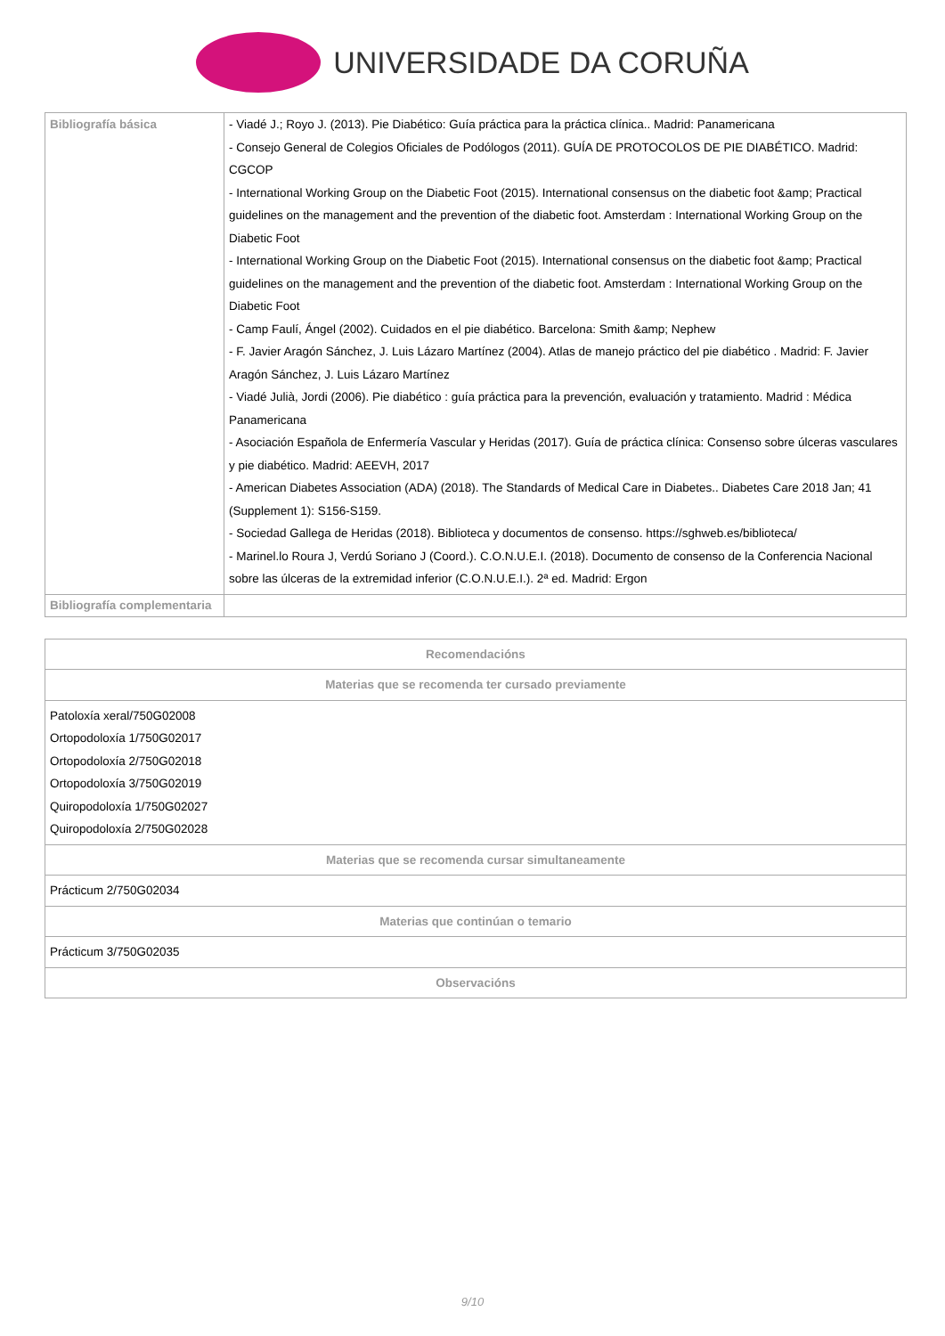UNIVERSIDADE DA CORUÑA
| Bibliografía básica | - Viadé J.; Royo J. (2013). Pie Diabético: Guía práctica para la práctica clínica.. Madrid: Panamericana - Consejo General de Colegios Oficiales de Podólogos (2011). GUÍA DE PROTOCOLOS DE PIE DIABÉTICO. Madrid: CGCOP - International Working Group on the Diabetic Foot (2015). International consensus on the diabetic foot &amp; Practical guidelines on the management and the prevention of the diabetic foot. Amsterdam : International Working Group on the Diabetic Foot - International Working Group on the Diabetic Foot (2015). International consensus on the diabetic foot &amp; Practical guidelines on the management and the prevention of the diabetic foot. Amsterdam : International Working Group on the Diabetic Foot - Camp Faulí, Ángel (2002). Cuidados en el pie diabético. Barcelona: Smith &amp; Nephew - F. Javier Aragón Sánchez, J. Luis Lázaro Martínez (2004). Atlas de manejo práctico del pie diabético . Madrid: F. Javier Aragón Sánchez, J. Luis Lázaro Martínez - Viadé Julià, Jordi (2006). Pie diabético : guía práctica para la prevención, evaluación y tratamiento. Madrid : Médica Panamericana - Asociación Española de Enfermería Vascular y Heridas (2017). Guía de práctica clínica: Consenso sobre úlceras vasculares y pie diabético. Madrid: AEEVH, 2017 - American Diabetes Association (ADA) (2018). The Standards of Medical Care in Diabetes.. Diabetes Care 2018 Jan; 41 (Supplement 1): S156-S159. - Sociedad Gallega de Heridas (2018). Biblioteca y documentos de consenso. https://sghweb.es/biblioteca/ - Marinel.lo Roura J, Verdú Soriano J (Coord.). C.O.N.U.E.I. (2018). Documento de consenso de la Conferencia Nacional sobre las úlceras de la extremidad inferior (C.O.N.U.E.I.). 2ª ed. Madrid: Ergon |
| Bibliografía complementaria | |
| Recomendacións |
| --- |
| Materias que se recomenda ter cursado previamente |
| Patoloxía xeral/750G02008 Ortopodoloxía 1/750G02017 Ortopodoloxía 2/750G02018 Ortopodoloxía 3/750G02019 Quiropodoloxía 1/750G02027 Quiropodoloxía 2/750G02028 |
| Materias que se recomenda cursar simultaneamente |
| Prácticum 2/750G02034 |
| Materias que continúan o temario |
| Prácticum 3/750G02035 |
| Observacións |
9/10